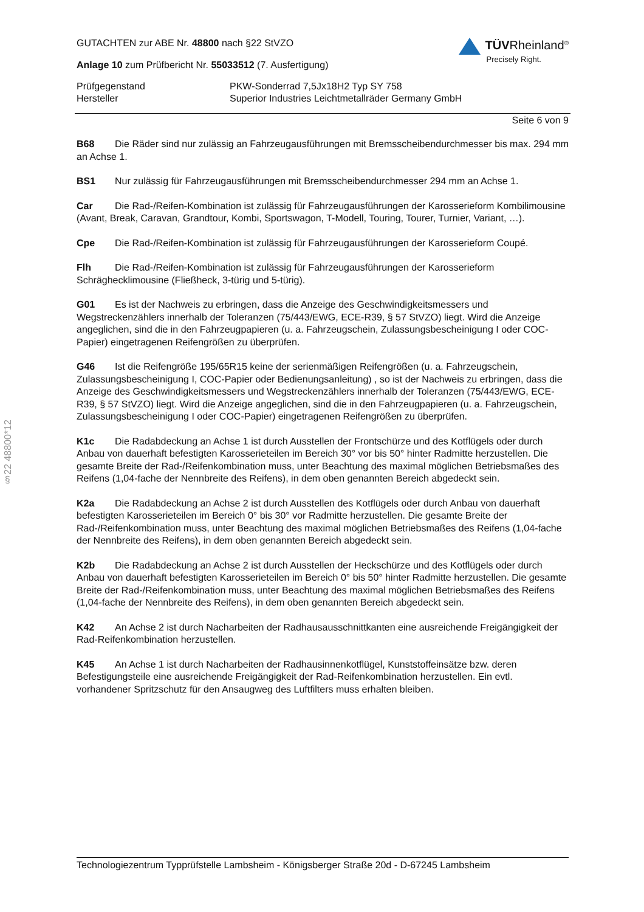§22 48800*12
GUTACHTEN zur ABE Nr. 48800 nach §22 StVZO
Anlage 10 zum Prüfbericht Nr. 55033512 (7. Ausfertigung)
TÜVRheinland<sup>®</sup>
Precisely Right.
Prüfgegenstand
Hersteller
PKW-Sonderrad 7,5Jx18H2 Typ SY 758
Superior Industries Leichtmetallräder Germany GmbH
Seite 6 von 9
B68 Die Räder sind nur zulässig an Fahrzeugausführungen mit Bremsscheibendurchmesser bis max. 294 mm an Achse 1.
BS1 Nur zulässig für Fahrzeugausführungen mit Bremsscheibendurchmesser 294 mm an Achse 1.
Car Die Rad-/Reifen-Kombination ist zulässig für Fahrzeugausführungen der Karosserieform Kombilimousine (Avant, Break, Caravan, Grandtour, Kombi, Sportswagon, T-Modell, Touring, Tourer, Turnier, Variant, …).
Cpe Die Rad-/Reifen-Kombination ist zulässig für Fahrzeugausführungen der Karosserieform Coupé.
Flh Die Rad-/Reifen-Kombination ist zulässig für Fahrzeugausführungen der Karosserieform Schräghecklimousine (Fließheck, 3-türig und 5-türig).
G01 Es ist der Nachweis zu erbringen, dass die Anzeige des Geschwindigkeitsmessers und Wegstreckenzählers innerhalb der Toleranzen (75/443/EWG, ECE-R39, § 57 StVZO) liegt. Wird die Anzeige angeglichen, sind die in den Fahrzeugpapieren (u. a. Fahrzeugschein, Zulassungsbescheinigung I oder COC-Papier) eingetragenen Reifengrößen zu überprüfen.
G46 Ist die Reifengröße 195/65R15 keine der serienmäßigen Reifengrößen (u. a. Fahrzeugschein, Zulassungsbescheinigung I, COC-Papier oder Bedienungsanleitung) , so ist der Nachweis zu erbringen, dass die Anzeige des Geschwindigkeitsmessers und Wegstreckenzählers innerhalb der Toleranzen (75/443/EWG, ECE-R39, § 57 StVZO) liegt. Wird die Anzeige angeglichen, sind die in den Fahrzeugpapieren (u. a. Fahrzeugschein, Zulassungsbescheinigung I oder COC-Papier) eingetragenen Reifengrößen zu überprüfen.
K1c Die Radabdeckung an Achse 1 ist durch Ausstellen der Frontschürze und des Kotflügels oder durch Anbau von dauerhaft befestigten Karosserieteilen im Bereich 30° vor bis 50° hinter Radmitte herzustellen. Die gesamte Breite der Rad-/Reifenkombination muss, unter Beachtung des maximal möglichen Betriebsmaßes des Reifens (1,04-fache der Nennbreite des Reifens), in dem oben genannten Bereich abgedeckt sein.
K2a Die Radabdeckung an Achse 2 ist durch Ausstellen des Kotflügels oder durch Anbau von dauerhaft befestigten Karosserieteilen im Bereich 0° bis 30° vor Radmitte herzustellen. Die gesamte Breite der Rad-/Reifenkombination muss, unter Beachtung des maximal möglichen Betriebsmaßes des Reifens (1,04-fache der Nennbreite des Reifens), in dem oben genannten Bereich abgedeckt sein.
K2b Die Radabdeckung an Achse 2 ist durch Ausstellen der Heckschürze und des Kotflügels oder durch Anbau von dauerhaft befestigten Karosserieteilen im Bereich 0° bis 50° hinter Radmitte herzustellen. Die gesamte Breite der Rad-/Reifenkombination muss, unter Beachtung des maximal möglichen Betriebsmaßes des Reifens (1,04-fache der Nennbreite des Reifens), in dem oben genannten Bereich abgedeckt sein.
K42 An Achse 2 ist durch Nacharbeiten der Radhausausschnittkanten eine ausreichende Freigängigkeit der Rad-Reifenkombination herzustellen.
K45 An Achse 1 ist durch Nacharbeiten der Radhausinnenkotflügel, Kunststoffeinsätze bzw. deren Befestigungsteile eine ausreichende Freigängigkeit der Rad-Reifenkombination herzustellen. Ein evtl. vorhandener Spritzschutz für den Ansaugweg des Luftfilters muss erhalten bleiben.
Technologiezentrum Typprüfstelle Lambsheim - Königsberger Straße 20d - D-67245 Lambsheim